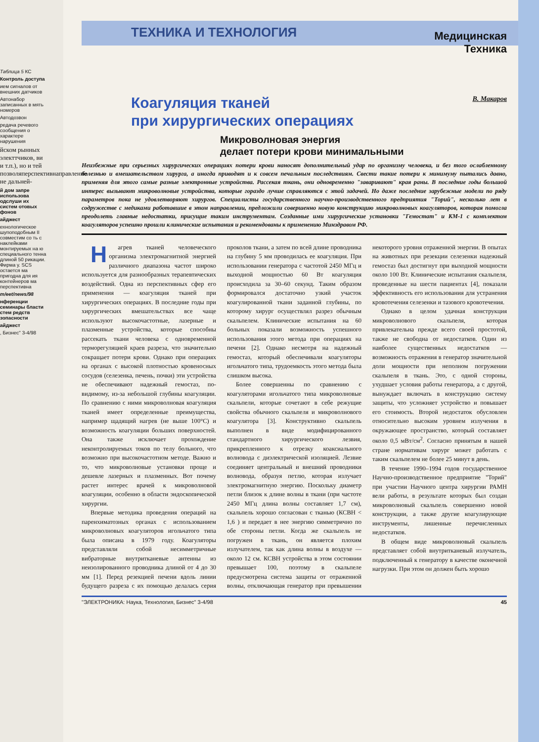Таблица 5 КС
Контроль доступа
ием сигналов от внешних датчиков
Автонабор записанных в мять номеров
Автодозвон
редача речевого сообщения о характере нарушения
йском рынных электтчиков, ви и т.п.), но и тей позволяперспективнаправление не дальней-
й дом запре использова одслуши их систем отовых фонов
айджест
ехнологическое шупоподобным II совместим со ть с наклейками монтируемых на ю специального тенна длиной 50 рикации. Фирма у. SCS остается ма пригодна для ия контейнеров ма перспективна
m/eet/news/98
нференции семинары бласти стем редств зопасности
айджест
, Бизнес" 3-4/98
Медицинская
Техника
ТЕХНИКА И ТЕХНОЛОГИЯ
Коагуляция тканей
при хирургических операциях
В. Макаров
Микроволновая энергия
делает потери крови минимальными
Неизбежные при серьезных хирургических операциях потери крови наносят дополнительный удар по организму человека, и без того ослабленному болезнью и вмешательством хирурга, а иногда приводят и к совсем печальным последствиям. Свести такие потери к минимуму пытались давно, применяя для этого самые разные электронные устройства. Рассекая ткань, они одновременно "заваривают" края раны. В последние годы большой интерес вызывают микроволновые устройства, которые гораздо лучше справляются с этой задачей. Но даже последние зарубежные модели по ряду параметров пока не удовлетворяют хирургов. Специалисты государственного научно-производственного предприятия "Торий", несколько лет в содружестве с медиками работавшие в этом направлении, предложили совершенно новую конструкцию микроволновых коагуляторов, которая помогла преодолеть главные недостатки, присущие таким инструментам. Созданные ими хирургические установки "Гемостат" и КМ-1 с комплектом коагуляторов успешно прошли клинические испытания и рекомендованы к применению Минздравом РФ.
Нагрев тканей человеческого организма электромагнитной энергией различного диапазона частот широко используется для разнообразных терапевтических воздействий. Одна из перспективных сфер его применения — коагуляция тканей при хирургических операциях. В последние годы при хирургических вмешательствах все чаще используют высокочастотные, лазерные и плазменные устройства, которые способны рассекать ткани человека с одновременной терморегуляцией краев разреза, что значительно сокращает потери крови. Однако при операциях на органах с высокой плотностью кровеносных сосудов (селезенка, печень, почки) эти устройства не обеспечивают надежный гемостаз, по-видимому, из-за небольшой глубины коагуляции. По сравнению с ними микроволновая коагуляция тканей имеет определенные преимущества, например щадящий нагрев (не выше 100°С) и возможность коагуляции больших поверхностей. Она также исключает прохождение неконтролируемых токов по телу больного, что возможно при высокочастотном методе. Важно и то, что микроволновые установки проще и дешевле лазерных и плазменных. Вот почему растет интерес врачей к микроволновой коагуляции, особенно в области эндоскопической хирургии.
Впервые методика проведения операций на паренхиматозных органах с использованием микроволновых коагуляторов игольчатого типа была описана в 1979 году. Коагуляторы представляли собой несимметричные вибраторные внутритканевые антенны из неизолированного проводника длиной от 4 до 30 мм [1]. Перед резекцией печени вдоль линии будущего разреза с их помощью делалась серия проколов ткани, а затем по всей длине проводника на глубину 5 мм проводилась ее коагуляция. При использовании генератора с частотой 2450 МГц и выходной мощностью 60 Вт коагуляция происходила за 30–60 секунд. Таким образом формировался достаточно узкий участок коагулированной ткани заданной глубины, по которому хирург осуществлял разрез обычным скальпелем. Клинические испытания на 60 больных показали возможность успешного использования этого метода при операциях на печени [2]. Однако несмотря на надежный гемостаз, который обеспечивали коагуляторы игольчатого типа, трудоемкость этого метода была слишком высока.
Более совершенны по сравнению с коагуляторами игольчатого типа микроволновые скальпели, которые сочетают в себе режущие свойства обычного скальпеля и микроволнового коагулятора [3]. Конструктивно скальпель выполнен в виде модифицированного стандартного хирургического лезвия, прикрепленного к отрезку коаксиального волновода с диэлектрической изоляцией. Лезвие соединяет центральный и внешний проводники волновода, образуя петлю, которая излучает электромагнитную энергию. Поскольку диаметр петли близок к длине волны в ткани (при частоте 2450 МГц длина волны составляет 1,7 см), скальпель хорошо согласован с тканью (КСВН < 1,6 ) и передает в нее энергию симметрично по обе стороны петли. Когда же скальпель не погружен в ткань, он является плохим излучателем, так как длина волны в воздухе — около 12 см. КСВН устройства в этом состоянии превышает 100, поэтому в скальпеле предусмотрена система защиты от отраженной волны, отключающая генератор при превышении некоторого уровня отраженной энергии. В опытах на животных при резекции селезенки надежный гемостаз был достигнут при выходной мощности около 100 Вт. Клинические испытания скальпеля, проведенные на шести пациентах [4], показали эффективность его использования для устранения кровотечения селезенки и тазового кровотечения.
Однако в целом удачная конструкция микроволнового скальпеля, которая привлекательна прежде всего своей простотой, также не свободна от недостатков. Один из наиболее существенных недостатков — возможность отражения в генератор значительной доли мощности при неполном погружении скальпеля в ткань. Это, с одной стороны, ухудшает условия работы генератора, а с другой, вынуждает включать в конструкцию систему защиты, что усложняет устройство и повышает его стоимость. Второй недостаток обусловлен относительно высоким уровнем излучения в окружающее пространство, который составляет около 0,5 мВт/см<sup>2</sup>. Согласно принятым в нашей стране нормативам хирург может работать с таким скальпелем не более 25 минут в день.
В течение 1990–1994 годов государственное Научно-производственное предприятие "Торий" при участии Научного центра хирургии РАМН вели работы, в результате которых был создан микроволновый скальпель совершенно новой конструкции, а также другие коагулирующие инструменты, лишенные перечисленных недостатков.
В общем виде микроволновый скальпель представляет собой внутритканевый излучатель, подключенный к генератору в качестве оконечной нагрузки. При этом он должен быть хорошо
"ЭЛЕКТРОНИКА: Наука, Технология, Бизнес" 3-4/98 45